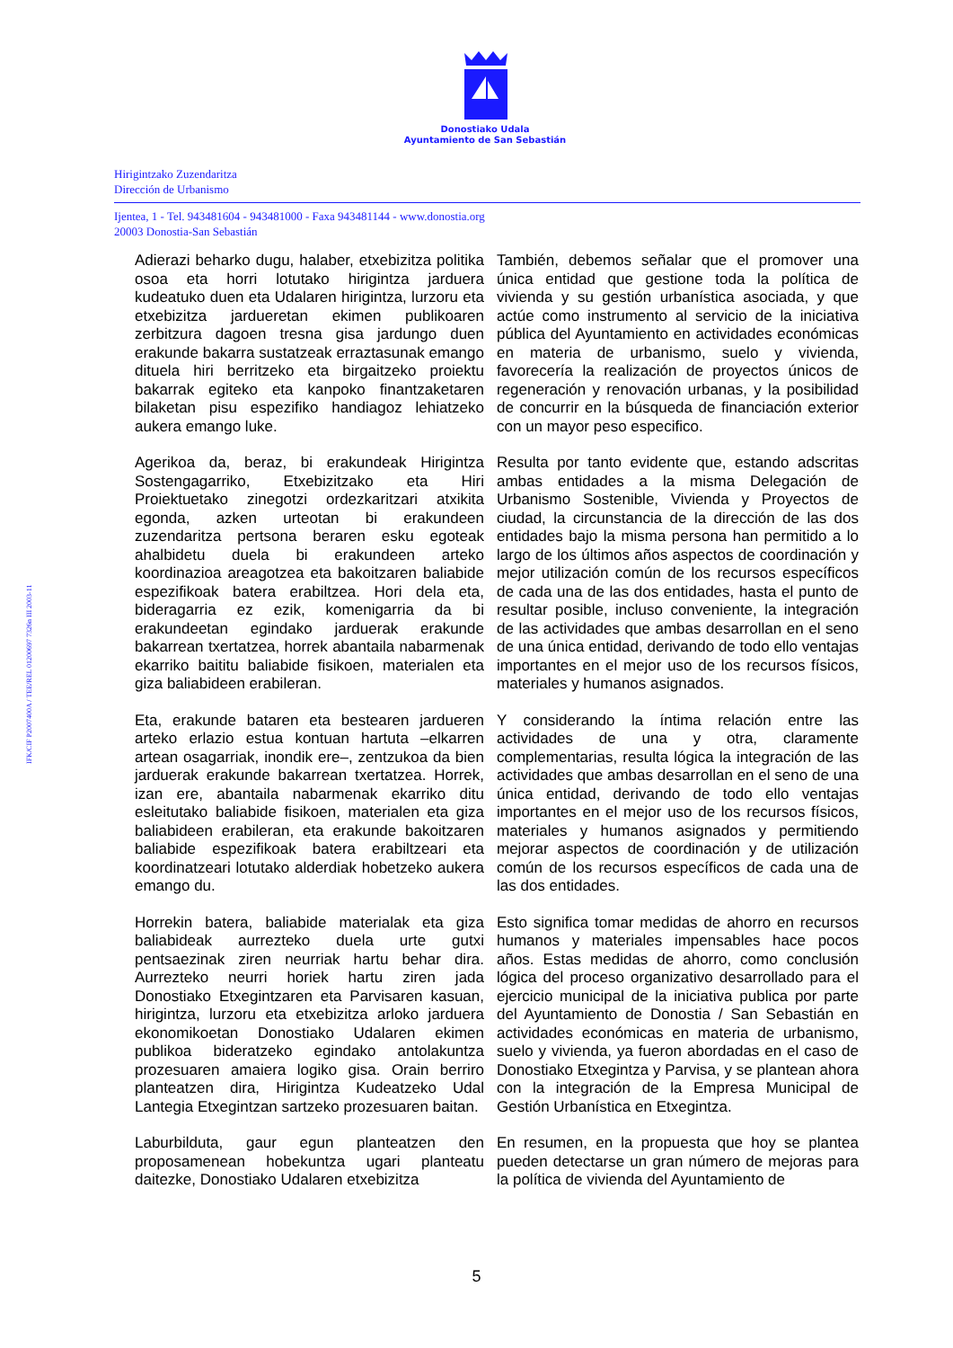Donostiako Udala
Ayuntamiento de San Sebastián
Hirigintzako Zuzendaritza
Dirección de Urbanismo
Ijentea, 1 - Tel. 943481604 - 943481000 - Faxa 943481144 - www.donostia.org
20003 Donostia-San Sebastián
IFK/CIF P2007400A / TEE/REL 01200697 7326n III 2003-11
| Adierazi beharko dugu, halaber, etxebizitza politika osoa eta horri lotutako hirigintza jarduera kudeatuko duen eta Udalaren hirigintza, lurzoru eta etxebizitza jardueretan ekimen publikoaren zerbitzura dagoen tresna gisa jardungo duen erakunde bakarra sustatzeak erraztasunak emango dituela hiri berritzeko eta birgaitzeko proiektu bakarrak egiteko eta kanpoko finantzaketaren bilaketan pisu espezifiko handiagoz lehiatzeko aukera emango luke. | También, debemos señalar que el promover una única entidad que gestione toda la política de vivienda y su gestión urbanística asociada, y que actúe como instrumento al servicio de la iniciativa pública del Ayuntamiento en actividades económicas en materia de urbanismo, suelo y vivienda, favorecería la realización de proyectos únicos de regeneración y renovación urbanas, y la posibilidad de concurrir en la búsqueda de financiación exterior con un mayor peso especifico. |
| Agerikoa da, beraz, bi erakundeak Hirigintza Sostengagarriko, Etxebizitzako eta Hiri Proiektuetako zinegotzi ordezkaritzari atxikita egonda, azken urteotan bi erakundeen zuzendaritza pertsona beraren esku egoteak ahalbidetu duela bi erakundeen arteko koordinazioa areagotzea eta bakoitzaren baliabide espezifikoak batera erabiltzea. Hori dela eta, bideragarria ez ezik, komenigarria da bi erakundeetan egindako jarduerak erakunde bakarrean txertatzea, horrek abantaila nabarmenak ekarriko baititu baliabide fisikoen, materialen eta giza baliabideen erabileran. | Resulta por tanto evidente que, estando adscritas ambas entidades a la misma Delegación de Urbanismo Sostenible, Vivienda y Proyectos de ciudad, la circunstancia de la dirección de las dos entidades bajo la misma persona han permitido a lo largo de los últimos años aspectos de coordinación y mejor utilización común de los recursos específicos de cada una de las dos entidades, hasta el punto de resultar posible, incluso conveniente, la integración de las actividades que ambas desarrollan en el seno de una única entidad, derivando de todo ello ventajas importantes en el mejor uso de los recursos físicos, materiales y humanos asignados. |
| Eta, erakunde bataren eta bestearen jardueren arteko erlazio estua kontuan hartuta –elkarren artean osagarriak, inondik ere–, zentzukoa da bien jarduerak erakunde bakarrean txertatzea. Horrek, izan ere, abantaila nabarmenak ekarriko ditu esleitutako baliabide fisikoen, materialen eta giza baliabideen erabileran, eta erakunde bakoitzaren baliabide espezifikoak batera erabiltzeari eta koordinatzeari lotutako alderdiak hobetzeko aukera emango du. | Y considerando la íntima relación entre las actividades de una y otra, claramente complementarias, resulta lógica la integración de las actividades que ambas desarrollan en el seno de una única entidad, derivando de todo ello ventajas importantes en el mejor uso de los recursos físicos, materiales y humanos asignados y permitiendo mejorar aspectos de coordinación y de utilización común de los recursos específicos de cada una de las dos entidades. |
| Horrekin batera, baliabide materialak eta giza baliabideak aurrezteko duela urte gutxi pentsaezinak ziren neurriak hartu behar dira. Aurrezteko neurri horiek hartu ziren jada Donostiako Etxegintzaren eta Parvisaren kasuan, hirigintza, lurzoru eta etxebizitza arloko jarduera ekonomikoetan Donostiako Udalaren ekimen publikoa bideratzeko egindako antolakuntza prozesuaren amaiera logiko gisa. Orain berriro planteatzen dira, Hirigintza Kudeatzeko Udal Lantegia Etxegintzan sartzeko prozesuaren baitan. | Esto significa tomar medidas de ahorro en recursos humanos y materiales impensables hace pocos años. Estas medidas de ahorro, como conclusión lógica del proceso organizativo desarrollado para el ejercicio municipal de la iniciativa publica por parte del Ayuntamiento de Donostia / San Sebastián en actividades económicas en materia de urbanismo, suelo y vivienda, ya fueron abordadas en el caso de Donostiako Etxegintza y Parvisa, y se plantean ahora con la integración de la Empresa Municipal de Gestión Urbanística en Etxegintza. |
| Laburbilduta, gaur egun planteatzen den proposamenean hobekuntza ugari planteatu daitezke, Donostiako Udalaren etxebizitza | En resumen, en la propuesta que hoy se plantea pueden detectarse un gran número de mejoras para la política de vivienda del Ayuntamiento de |
5